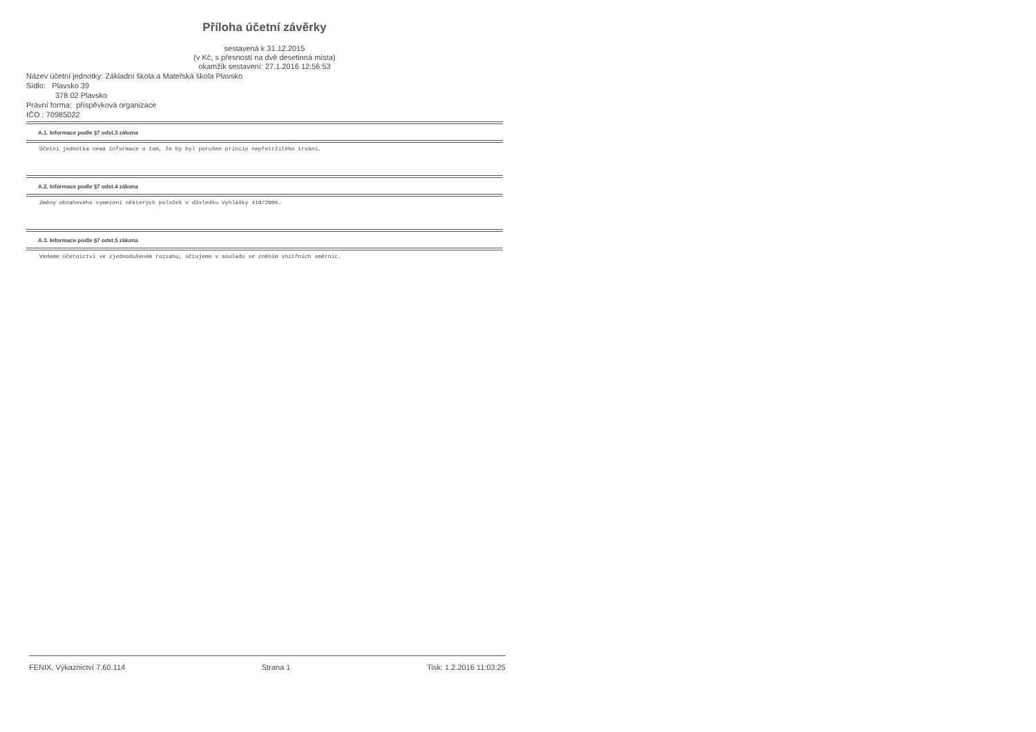Příloha účetní závěrky
sestavená k 31.12.2015
(v Kč, s přesností na dvě desetinná místa)
okamžik sestavení: 27.1.2016 12:56:53
Název účetní jednotky: Základní škola a Mateřská škola Plavsko
Sídlo: Plavsko 39
378 02 Plavsko
Právní forma: příspěvková organizace
IČO : 70985022
A.1. Informace podle §7 odst.3 zákona
Účetní jednotka nemá informace o tom, že by byl porušen princip nepřetržitého trvání.
A.2. Informace podle §7 odst.4 zákona
Změny obsahového vymezení některých položek v důsledku Vyhlášky 410/2009.
A.3. Informace podle §7 odst.5 zákona
Vedeme účetnictví ve zjednodušeném rozsahu, účtujeme v souladu se zněním vnitřních směrnic.
FENIX, Výkaznictví 7.60.114 Strana 1 Tisk: 1.2.2016 11:03:25